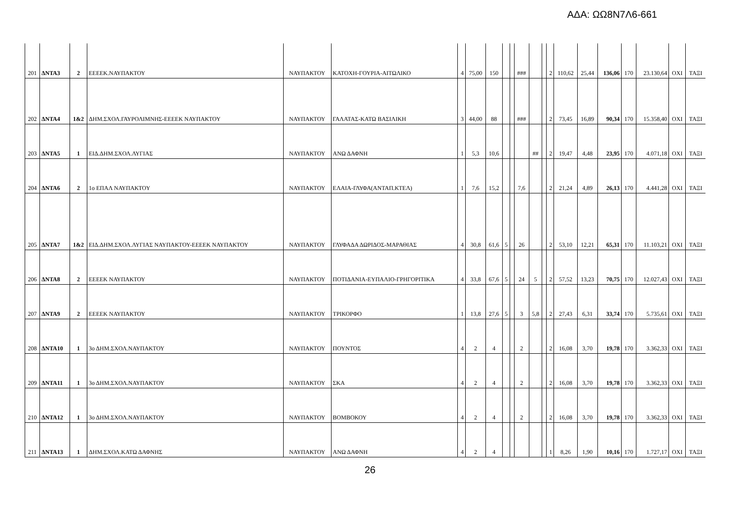ΑΔΑ: ΩΩ8Ν7Λ6-661
| 201 | ΔΝΤΑ3 | 2 | ΕΕΕΕΚ.ΝΑΥΠΑΚΤΟΥ | ΝΑΥΠΑΚΤΟΥ | ΚΑΤΟΧΗ-ΓΟΥΡΙΑ-ΑΙΤΩΛΙΚΟ | 4 | 75,00 | 150 | | | ### | | | 2 | 110,62 | 25,44 | 136,06 | 170 | 23.130,64 | ΟΧΙ | ΤΑΞΙ |
| 202 | ΔΝΤΑ4 | 1&2 | ΔΗΜ.ΣΧΟΛ.ΓΑΥΡΟΛΙΜΝΗΣ-ΕΕΕΕΚ ΝΑΥΠΑΚΤΟΥ | ΝΑΥΠΑΚΤΟΥ | ΓΑΛΑΤΑΣ-ΚΑΤΩ ΒΑΣΙΛΙΚΗ | 3 | 44,00 | 88 | | | ### | | | 2 | 73,45 | 16,89 | 90,34 | 170 | 15.358,40 | ΟΧΙ | ΤΑΞΙ |
| 203 | ΔΝΤΑ5 | 1 | ΕΙΔ.ΔΗΜ.ΣΧΟΛ.ΛΥΓΙΑΣ | ΝΑΥΠΑΚΤΟΥ | ΑΝΩ ΔΑΦΝΗ | 1 | 5,3 | 10,6 | | | | ## | | 2 | 19,47 | 4,48 | 23,95 | 170 | 4.071,18 | ΟΧΙ | ΤΑΞΙ |
| 204 | ΔΝΤΑ6 | 2 | 1ο ΕΠΑΛ ΝΑΥΠΑΚΤΟΥ | ΝΑΥΠΑΚΤΟΥ | ΕΛΑΙΑ-ΓΛΥΦΑ(ΑΝΤΑΠ.ΚΤΕΛ) | 1 | 7,6 | 15,2 | | | 7,6 | | | 2 | 21,24 | 4,89 | 26,13 | 170 | 4.441,28 | ΟΧΙ | ΤΑΞΙ |
| 205 | ΔΝΤΑ7 | 1&2 | ΕΙΔ.ΔΗΜ.ΣΧΟΛ.ΛΥΓΙΑΣ ΝΑΥΠΑΚΤΟΥ-ΕΕΕΕΚ ΝΑΥΠΑΚΤΟΥ | ΝΑΥΠΑΚΤΟΥ | ΓΛΥΦΑΔΑ ΔΩΡΙΔΟΣ-ΜΑΡΑΘΙΑΣ | 4 | 30,8 | 61,6 | 5 | | 26 | | | 2 | 53,10 | 12,21 | 65,31 | 170 | 11.103,21 | ΟΧΙ | ΤΑΞΙ |
| 206 | ΔΝΤΑ8 | 2 | ΕΕΕΕΚ ΝΑΥΠΑΚΤΟΥ | ΝΑΥΠΑΚΤΟΥ | ΠΟΤΙΔΑΝΙΑ-ΕΥΠΑΛΙΟ-ΓΡΗΓΟΡΙΤΙΚΑ | 4 | 33,8 | 67,6 | 5 | | 24 | 5 | | 2 | 57,52 | 13,23 | 70,75 | 170 | 12.027,43 | ΟΧΙ | ΤΑΞΙ |
| 207 | ΔΝΤΑ9 | 2 | ΕΕΕΕΚ ΝΑΥΠΑΚΤΟΥ | ΝΑΥΠΑΚΤΟΥ | ΤΡΙΚΟΡΦΟ | 1 | 13,8 | 27,6 | 5 | | 3 | 5,8 | | 2 | 27,43 | 6,31 | 33,74 | 170 | 5.735,61 | ΟΧΙ | ΤΑΞΙ |
| 208 | ΔΝΤΑ10 | 1 | 3ο ΔΗΜ.ΣΧΟΛ.ΝΑΥΠΑΚΤΟΥ | ΝΑΥΠΑΚΤΟΥ | ΠΟΥΝΤΟΣ | 4 | 2 | 4 | | | 2 | | | 2 | 16,08 | 3,70 | 19,78 | 170 | 3.362,33 | ΟΧΙ | ΤΑΞΙ |
| 209 | ΔΝΤΑ11 | 1 | 3ο ΔΗΜ.ΣΧΟΛ.ΝΑΥΠΑΚΤΟΥ | ΝΑΥΠΑΚΤΟΥ | ΣΚΑ | 4 | 2 | 4 | | | 2 | | | 2 | 16,08 | 3,70 | 19,78 | 170 | 3.362,33 | ΟΧΙ | ΤΑΞΙ |
| 210 | ΔΝΤΑ12 | 1 | 3ο ΔΗΜ.ΣΧΟΛ.ΝΑΥΠΑΚΤΟΥ | ΝΑΥΠΑΚΤΟΥ | ΒΟΜΒΟΚΟΥ | 4 | 2 | 4 | | | 2 | | | 2 | 16,08 | 3,70 | 19,78 | 170 | 3.362,33 | ΟΧΙ | ΤΑΞΙ |
| 211 | ΔΝΤΑ13 | 1 | ΔΗΜ.ΣΧΟΛ.ΚΑΤΩ ΔΑΦΝΗΣ | ΝΑΥΠΑΚΤΟΥ | ΑΝΩ ΔΑΦΝΗ | 4 | 2 | 4 | | | | | | 1 | 8,26 | 1,90 | 10,16 | 170 | 1.727,17 | ΟΧΙ | ΤΑΞΙ |
26